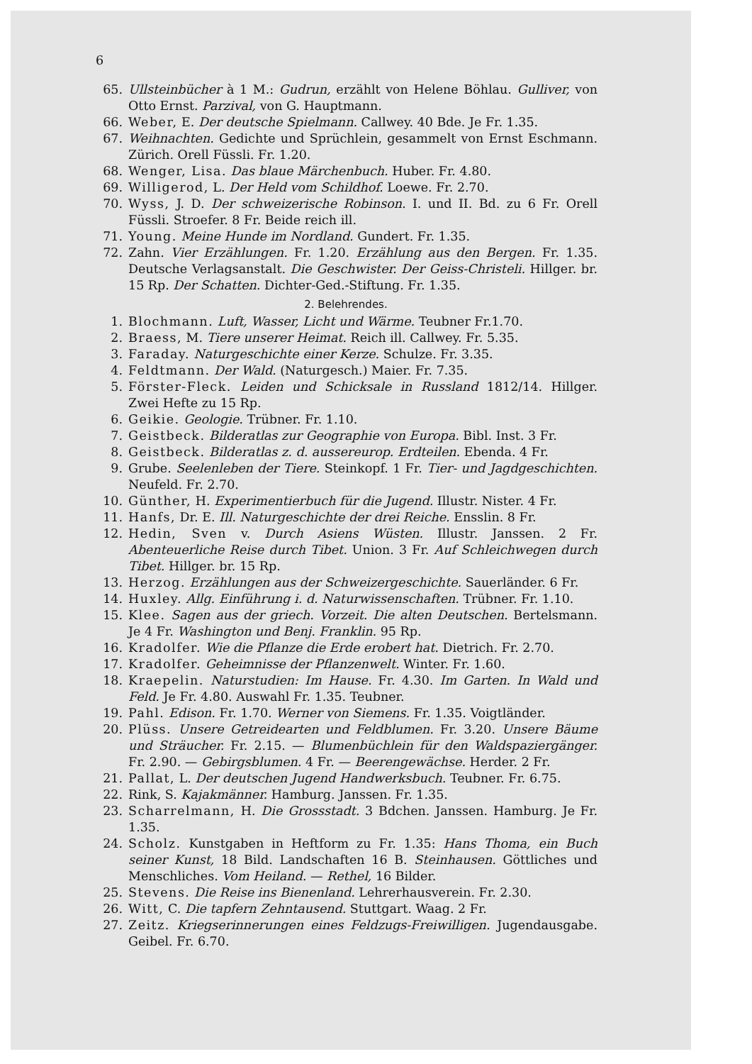6
65. Ullsteinbücher à 1 M.: Gudrun, erzählt von Helene Böhlau. Gulliver, von Otto Ernst. Parzival, von G. Hauptmann.
66. Weber, E. Der deutsche Spielmann. Callwey. 40 Bde. Je Fr. 1.35.
67. Weihnachten. Gedichte und Sprüchlein, gesammelt von Ernst Eschmann. Zürich. Orell Füssli. Fr. 1.20.
68. Wenger, Lisa. Das blaue Märchenbuch. Huber. Fr. 4.80.
69. Willigerod, L. Der Held vom Schildhof. Loewe. Fr. 2.70.
70. Wyss, J. D. Der schweizerische Robinson. I. und II. Bd. zu 6 Fr. Orell Füssli. Stroefer. 8 Fr. Beide reich ill.
71. Young. Meine Hunde im Nordland. Gundert. Fr. 1.35.
72. Zahn. Vier Erzählungen. Fr. 1.20. Erzählung aus den Bergen. Fr. 1.35. Deutsche Verlagsanstalt. Die Geschwister. Der Geiss-Christeli. Hillger. br. 15 Rp. Der Schatten. Dichter-Ged.-Stiftung. Fr. 1.35.
2. Belehrendes.
1. Blochmann. Luft, Wasser, Licht und Wärme. Teubner Fr.1.70.
2. Braess, M. Tiere unserer Heimat. Reich ill. Callwey. Fr. 5.35.
3. Faraday. Naturgeschichte einer Kerze. Schulze. Fr. 3.35.
4. Feldtmann. Der Wald. (Naturgesch.) Maier. Fr. 7.35.
5. Förster-Fleck. Leiden und Schicksale in Russland 1812/14. Hillger. Zwei Hefte zu 15 Rp.
6. Geikie. Geologie. Trübner. Fr. 1.10.
7. Geistbeck. Bilderatlas zur Geographie von Europa. Bibl. Inst. 3 Fr.
8. Geistbeck. Bilderatlas z. d. aussereurop. Erdteilen. Ebenda. 4 Fr.
9. Grube. Seelenleben der Tiere. Steinkopf. 1 Fr. Tier- und Jagdgeschichten. Neufeld. Fr. 2.70.
10. Günther, H. Experimentierbuch für die Jugend. Illustr. Nister. 4 Fr.
11. Hanfs, Dr. E. Ill. Naturgeschichte der drei Reiche. Ensslin. 8 Fr.
12. Hedin, Sven v. Durch Asiens Wüsten. Illustr. Janssen. 2 Fr. Abenteuerliche Reise durch Tibet. Union. 3 Fr. Auf Schleichwegen durch Tibet. Hillger. br. 15 Rp.
13. Herzog. Erzählungen aus der Schweizergeschichte. Sauerländer. 6 Fr.
14. Huxley. Allg. Einführung i. d. Naturwissenschaften. Trübner. Fr. 1.10.
15. Klee. Sagen aus der griech. Vorzeit. Die alten Deutschen. Bertelsmann. Je 4 Fr. Washington und Benj. Franklin. 95 Rp.
16. Kradolfer. Wie die Pflanze die Erde erobert hat. Dietrich. Fr. 2.70.
17. Kradolfer. Geheimnisse der Pflanzenwelt. Winter. Fr. 1.60.
18. Kraepelin. Naturstudien: Im Hause. Fr. 4.30. Im Garten. In Wald und Feld. Je Fr. 4.80. Auswahl Fr. 1.35. Teubner.
19. Pahl. Edison. Fr. 1.70. Werner von Siemens. Fr. 1.35. Voigtländer.
20. Plüss. Unsere Getreidearten und Feldblumen. Fr. 3.20. Unsere Bäume und Sträucher. Fr. 2.15. — Blumenbüchlein für den Waldspaziergänger. Fr. 2.90. — Gebirgsblumen. 4 Fr. — Beerengewächse. Herder. 2 Fr.
21. Pallat, L. Der deutschen Jugend Handwerksbuch. Teubner. Fr. 6.75.
22. Rink, S. Kajakmänner. Hamburg. Janssen. Fr. 1.35.
23. Scharrelmann, H. Die Grossstadt. 3 Bdchen. Janssen. Hamburg. Je Fr. 1.35.
24. Scholz. Kunstgaben in Heftform zu Fr. 1.35: Hans Thoma, ein Buch seiner Kunst, 18 Bild. Landschaften 16 B. Steinhausen. Göttliches und Menschliches. Vom Heiland. — Rethel, 16 Bilder.
25. Stevens. Die Reise ins Bienenland. Lehrerhausverein. Fr. 2.30.
26. Witt, C. Die tapfern Zehntausend. Stuttgart. Waag. 2 Fr.
27. Zeitz. Kriegserinnerungen eines Feldzugs-Freiwilligen. Jugendausgabe. Geibel. Fr. 6.70.